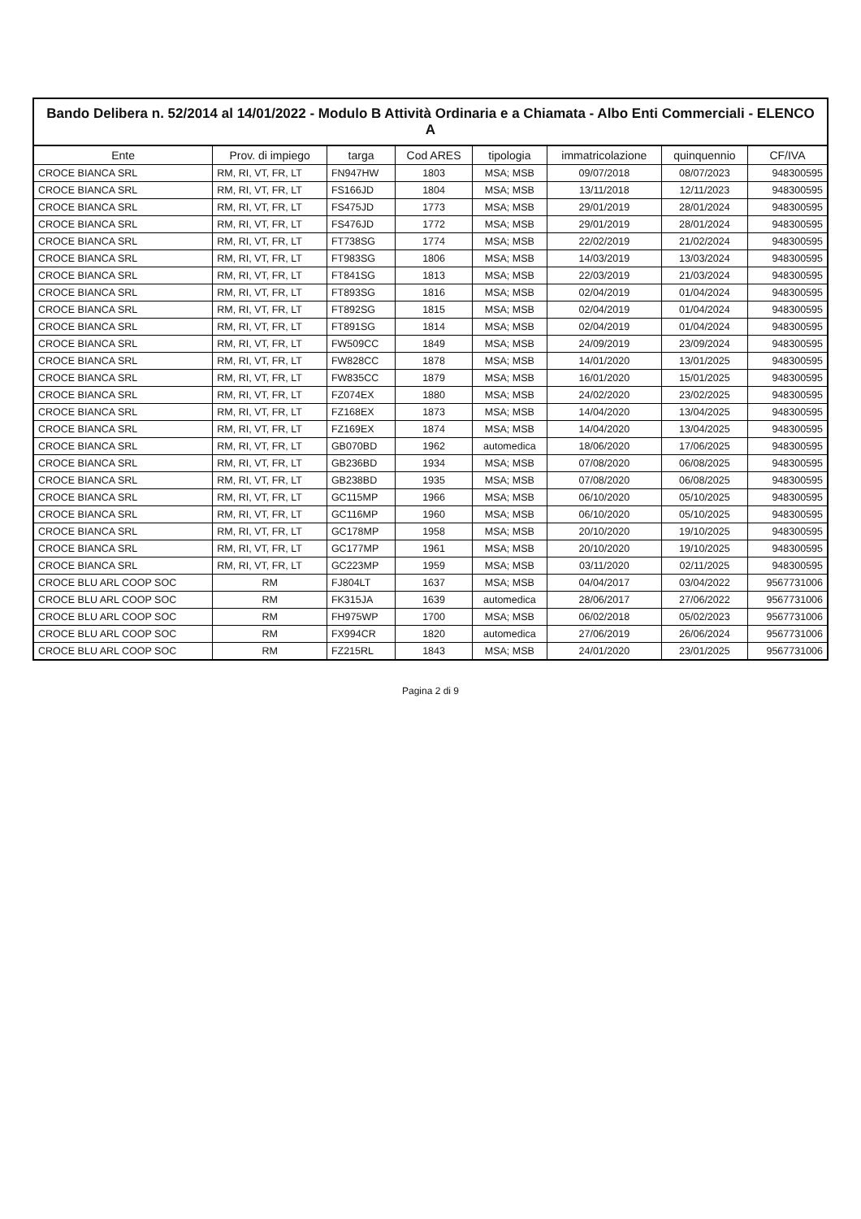Bando Delibera n. 52/2014 al 14/01/2022 - Modulo B Attività Ordinaria e a Chiamata - Albo Enti Commerciali - ELENCO A
| Ente | Prov. di impiego | targa | Cod ARES | tipologia | immatricolazione | quinquennio | CF/IVA |
| --- | --- | --- | --- | --- | --- | --- | --- |
| CROCE BIANCA SRL | RM, RI, VT, FR, LT | FN947HW | 1803 | MSA; MSB | 09/07/2018 | 08/07/2023 | 948300595 |
| CROCE BIANCA SRL | RM, RI, VT, FR, LT | FS166JD | 1804 | MSA; MSB | 13/11/2018 | 12/11/2023 | 948300595 |
| CROCE BIANCA SRL | RM, RI, VT, FR, LT | FS475JD | 1773 | MSA; MSB | 29/01/2019 | 28/01/2024 | 948300595 |
| CROCE BIANCA SRL | RM, RI, VT, FR, LT | FS476JD | 1772 | MSA; MSB | 29/01/2019 | 28/01/2024 | 948300595 |
| CROCE BIANCA SRL | RM, RI, VT, FR, LT | FT738SG | 1774 | MSA; MSB | 22/02/2019 | 21/02/2024 | 948300595 |
| CROCE BIANCA SRL | RM, RI, VT, FR, LT | FT983SG | 1806 | MSA; MSB | 14/03/2019 | 13/03/2024 | 948300595 |
| CROCE BIANCA SRL | RM, RI, VT, FR, LT | FT841SG | 1813 | MSA; MSB | 22/03/2019 | 21/03/2024 | 948300595 |
| CROCE BIANCA SRL | RM, RI, VT, FR, LT | FT893SG | 1816 | MSA; MSB | 02/04/2019 | 01/04/2024 | 948300595 |
| CROCE BIANCA SRL | RM, RI, VT, FR, LT | FT892SG | 1815 | MSA; MSB | 02/04/2019 | 01/04/2024 | 948300595 |
| CROCE BIANCA SRL | RM, RI, VT, FR, LT | FT891SG | 1814 | MSA; MSB | 02/04/2019 | 01/04/2024 | 948300595 |
| CROCE BIANCA SRL | RM, RI, VT, FR, LT | FW509CC | 1849 | MSA; MSB | 24/09/2019 | 23/09/2024 | 948300595 |
| CROCE BIANCA SRL | RM, RI, VT, FR, LT | FW828CC | 1878 | MSA; MSB | 14/01/2020 | 13/01/2025 | 948300595 |
| CROCE BIANCA SRL | RM, RI, VT, FR, LT | FW835CC | 1879 | MSA; MSB | 16/01/2020 | 15/01/2025 | 948300595 |
| CROCE BIANCA SRL | RM, RI, VT, FR, LT | FZ074EX | 1880 | MSA; MSB | 24/02/2020 | 23/02/2025 | 948300595 |
| CROCE BIANCA SRL | RM, RI, VT, FR, LT | FZ168EX | 1873 | MSA; MSB | 14/04/2020 | 13/04/2025 | 948300595 |
| CROCE BIANCA SRL | RM, RI, VT, FR, LT | FZ169EX | 1874 | MSA; MSB | 14/04/2020 | 13/04/2025 | 948300595 |
| CROCE BIANCA SRL | RM, RI, VT, FR, LT | GB070BD | 1962 | automedica | 18/06/2020 | 17/06/2025 | 948300595 |
| CROCE BIANCA SRL | RM, RI, VT, FR, LT | GB236BD | 1934 | MSA; MSB | 07/08/2020 | 06/08/2025 | 948300595 |
| CROCE BIANCA SRL | RM, RI, VT, FR, LT | GB238BD | 1935 | MSA; MSB | 07/08/2020 | 06/08/2025 | 948300595 |
| CROCE BIANCA SRL | RM, RI, VT, FR, LT | GC115MP | 1966 | MSA; MSB | 06/10/2020 | 05/10/2025 | 948300595 |
| CROCE BIANCA SRL | RM, RI, VT, FR, LT | GC116MP | 1960 | MSA; MSB | 06/10/2020 | 05/10/2025 | 948300595 |
| CROCE BIANCA SRL | RM, RI, VT, FR, LT | GC178MP | 1958 | MSA; MSB | 20/10/2020 | 19/10/2025 | 948300595 |
| CROCE BIANCA SRL | RM, RI, VT, FR, LT | GC177MP | 1961 | MSA; MSB | 20/10/2020 | 19/10/2025 | 948300595 |
| CROCE BIANCA SRL | RM, RI, VT, FR, LT | GC223MP | 1959 | MSA; MSB | 03/11/2020 | 02/11/2025 | 948300595 |
| CROCE BLU ARL COOP SOC | RM | FJ804LT | 1637 | MSA; MSB | 04/04/2017 | 03/04/2022 | 9567731006 |
| CROCE BLU ARL COOP SOC | RM | FK315JA | 1639 | automedica | 28/06/2017 | 27/06/2022 | 9567731006 |
| CROCE BLU ARL COOP SOC | RM | FH975WP | 1700 | MSA; MSB | 06/02/2018 | 05/02/2023 | 9567731006 |
| CROCE BLU ARL COOP SOC | RM | FX994CR | 1820 | automedica | 27/06/2019 | 26/06/2024 | 9567731006 |
| CROCE BLU ARL COOP SOC | RM | FZ215RL | 1843 | MSA; MSB | 24/01/2020 | 23/01/2025 | 9567731006 |
Pagina 2 di 9